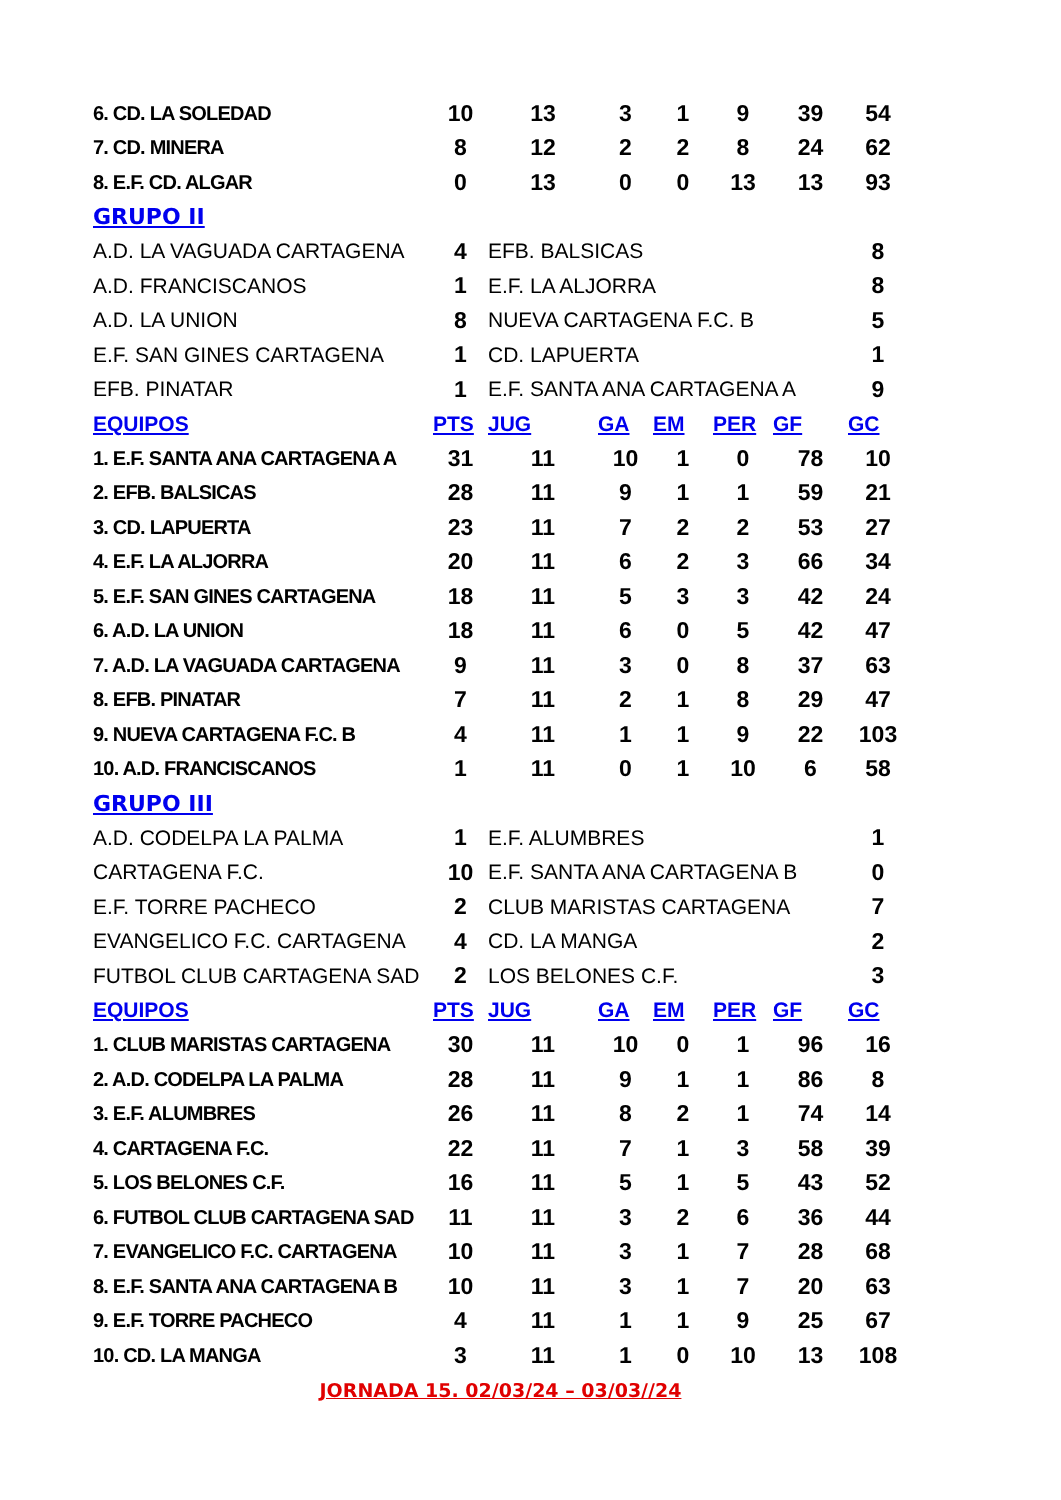| 6. CD. LA SOLEDAD | 10 | 13 | 3 | 1 | 9 | 39 | 54 |
| 7. CD. MINERA | 8 | 12 | 2 | 2 | 8 | 24 | 62 |
| 8. E.F. CD. ALGAR | 0 | 13 | 0 | 0 | 13 | 13 | 93 |
| GRUPO II | | | | | | | |
| A.D. LA VAGUADA CARTAGENA | 4 | EFB. BALSICAS | | | | | 8 |
| A.D. FRANCISCANOS | 1 | E.F. LA ALJORRA | | | | | 8 |
| A.D. LA UNION | 8 | NUEVA CARTAGENA F.C. B | | | | | 5 |
| E.F. SAN GINES CARTAGENA | 1 | CD. LAPUERTA | | | | | 1 |
| EFB. PINATAR | 1 | E.F. SANTA ANA CARTAGENA A | | | | | 9 |
| EQUIPOS | PTS | JUG | GA | EM | PER | GF | GC |
| 1. E.F. SANTA ANA CARTAGENA A | 31 | 11 | 10 | 1 | 0 | 78 | 10 |
| 2. EFB. BALSICAS | 28 | 11 | 9 | 1 | 1 | 59 | 21 |
| 3. CD. LAPUERTA | 23 | 11 | 7 | 2 | 2 | 53 | 27 |
| 4. E.F. LA ALJORRA | 20 | 11 | 6 | 2 | 3 | 66 | 34 |
| 5. E.F. SAN GINES CARTAGENA | 18 | 11 | 5 | 3 | 3 | 42 | 24 |
| 6. A.D. LA UNION | 18 | 11 | 6 | 0 | 5 | 42 | 47 |
| 7. A.D. LA VAGUADA CARTAGENA | 9 | 11 | 3 | 0 | 8 | 37 | 63 |
| 8. EFB. PINATAR | 7 | 11 | 2 | 1 | 8 | 29 | 47 |
| 9. NUEVA CARTAGENA F.C. B | 4 | 11 | 1 | 1 | 9 | 22 | 103 |
| 10. A.D. FRANCISCANOS | 1 | 11 | 0 | 1 | 10 | 6 | 58 |
| GRUPO III | | | | | | | |
| A.D. CODELPA LA PALMA | 1 | E.F. ALUMBRES | | | | | 1 |
| CARTAGENA F.C. | 10 | E.F. SANTA ANA CARTAGENA B | | | | | 0 |
| E.F. TORRE PACHECO | 2 | CLUB MARISTAS CARTAGENA | | | | | 7 |
| EVANGELICO F.C. CARTAGENA | 4 | CD. LA MANGA | | | | | 2 |
| FUTBOL CLUB CARTAGENA SAD | 2 | LOS BELONES C.F. | | | | | 3 |
| EQUIPOS | PTS | JUG | GA | EM | PER | GF | GC |
| 1. CLUB MARISTAS CARTAGENA | 30 | 11 | 10 | 0 | 1 | 96 | 16 |
| 2. A.D. CODELPA LA PALMA | 28 | 11 | 9 | 1 | 1 | 86 | 8 |
| 3. E.F. ALUMBRES | 26 | 11 | 8 | 2 | 1 | 74 | 14 |
| 4. CARTAGENA F.C. | 22 | 11 | 7 | 1 | 3 | 58 | 39 |
| 5. LOS BELONES C.F. | 16 | 11 | 5 | 1 | 5 | 43 | 52 |
| 6. FUTBOL CLUB CARTAGENA SAD | 11 | 11 | 3 | 2 | 6 | 36 | 44 |
| 7. EVANGELICO F.C. CARTAGENA | 10 | 11 | 3 | 1 | 7 | 28 | 68 |
| 8. E.F. SANTA ANA CARTAGENA B | 10 | 11 | 3 | 1 | 7 | 20 | 63 |
| 9. E.F. TORRE PACHECO | 4 | 11 | 1 | 1 | 9 | 25 | 67 |
| 10. CD. LA MANGA | 3 | 11 | 1 | 0 | 10 | 13 | 108 |
| JORNADA 15. 02/03/24 – 03/03//24 | | | | | | | |